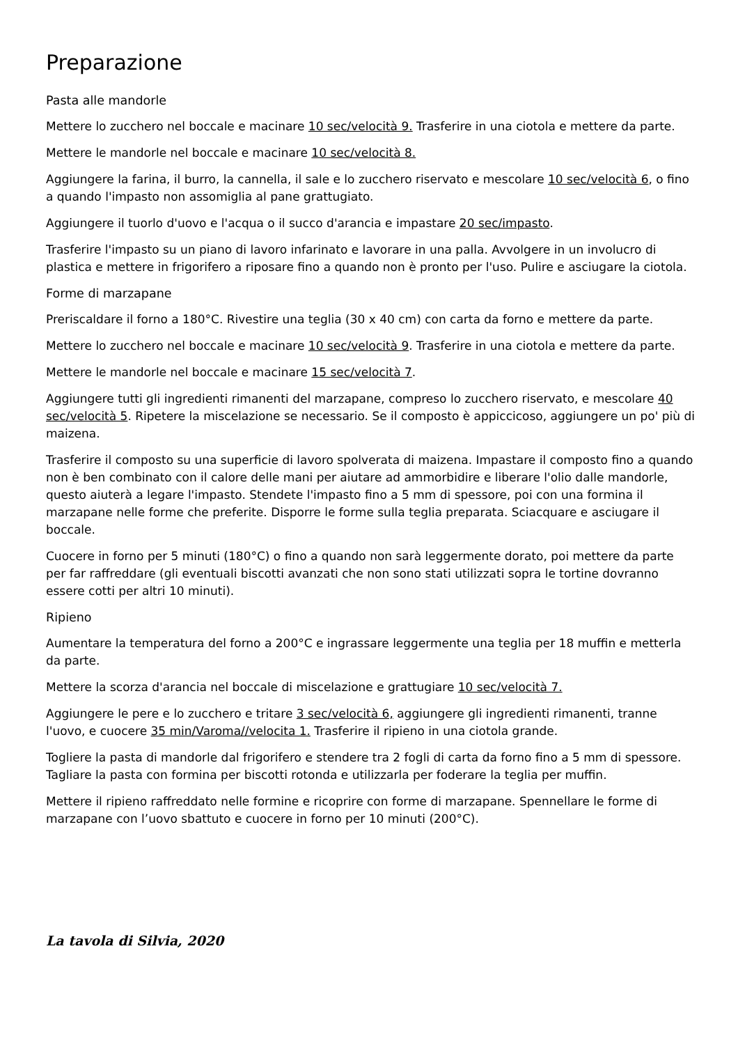Preparazione
Pasta alle mandorle
Mettere lo zucchero nel boccale e macinare 10 sec/velocità 9. Trasferire in una ciotola e mettere da parte.
Mettere le mandorle nel boccale e macinare 10 sec/velocità 8.
Aggiungere la farina, il burro, la cannella, il sale e lo zucchero riservato e mescolare 10 sec/velocità 6, o fino a quando l'impasto non assomiglia al pane grattugiato.
Aggiungere il tuorlo d'uovo e l'acqua o il succo d'arancia e impastare 20 sec/impasto.
Trasferire l'impasto su un piano di lavoro infarinato e lavorare in una palla. Avvolgere in un involucro di plastica e mettere in frigorifero a riposare fino a quando non è pronto per l'uso. Pulire e asciugare la ciotola.
Forme di marzapane
Preriscaldare il forno a 180°C. Rivestire una teglia (30 x 40 cm) con carta da forno e mettere da parte.
Mettere lo zucchero nel boccale e macinare 10 sec/velocità 9. Trasferire in una ciotola e mettere da parte.
Mettere le mandorle nel boccale e macinare 15 sec/velocità 7.
Aggiungere tutti gli ingredienti rimanenti del marzapane, compreso lo zucchero riservato, e mescolare 40 sec/velocità 5. Ripetere la miscelazione se necessario. Se il composto è appiccicoso, aggiungere un po' più di maizena.
Trasferire il composto su una superficie di lavoro spolverata di maizena. Impastare il composto fino a quando non è ben combinato con il calore delle mani per aiutare ad ammorbidire e liberare l'olio dalle mandorle, questo aiuterà a legare l'impasto. Stendete l'impasto fino a 5 mm di spessore, poi con una formina il marzapane nelle forme che preferite. Disporre le forme sulla teglia preparata. Sciacquare e asciugare il boccale.
Cuocere in forno per 5 minuti (180°C) o fino a quando non sarà leggermente dorato, poi mettere da parte per far raffreddare (gli eventuali biscotti avanzati che non sono stati utilizzati sopra le tortine dovranno essere cotti per altri 10 minuti).
Ripieno
Aumentare la temperatura del forno a 200°C e ingrassare leggermente una teglia per 18 muffin e metterla da parte.
Mettere la scorza d'arancia nel boccale di miscelazione e grattugiare 10 sec/velocità 7.
Aggiungere le pere e lo zucchero e tritare 3 sec/velocità 6, aggiungere gli ingredienti rimanenti, tranne l'uovo, e cuocere 35 min/Varoma//velocita 1. Trasferire il ripieno in una ciotola grande.
Togliere la pasta di mandorle dal frigorifero e stendere tra 2 fogli di carta da forno fino a 5 mm di spessore. Tagliare la pasta con formina per biscotti rotonda e utilizzarla per foderare la teglia per muffin.
Mettere il ripieno raffreddato nelle formine e ricoprire con forme di marzapane. Spennellare le forme di marzapane con l’uovo sbattuto e cuocere in forno per 10 minuti (200°C).
La tavola di Silvia, 2020